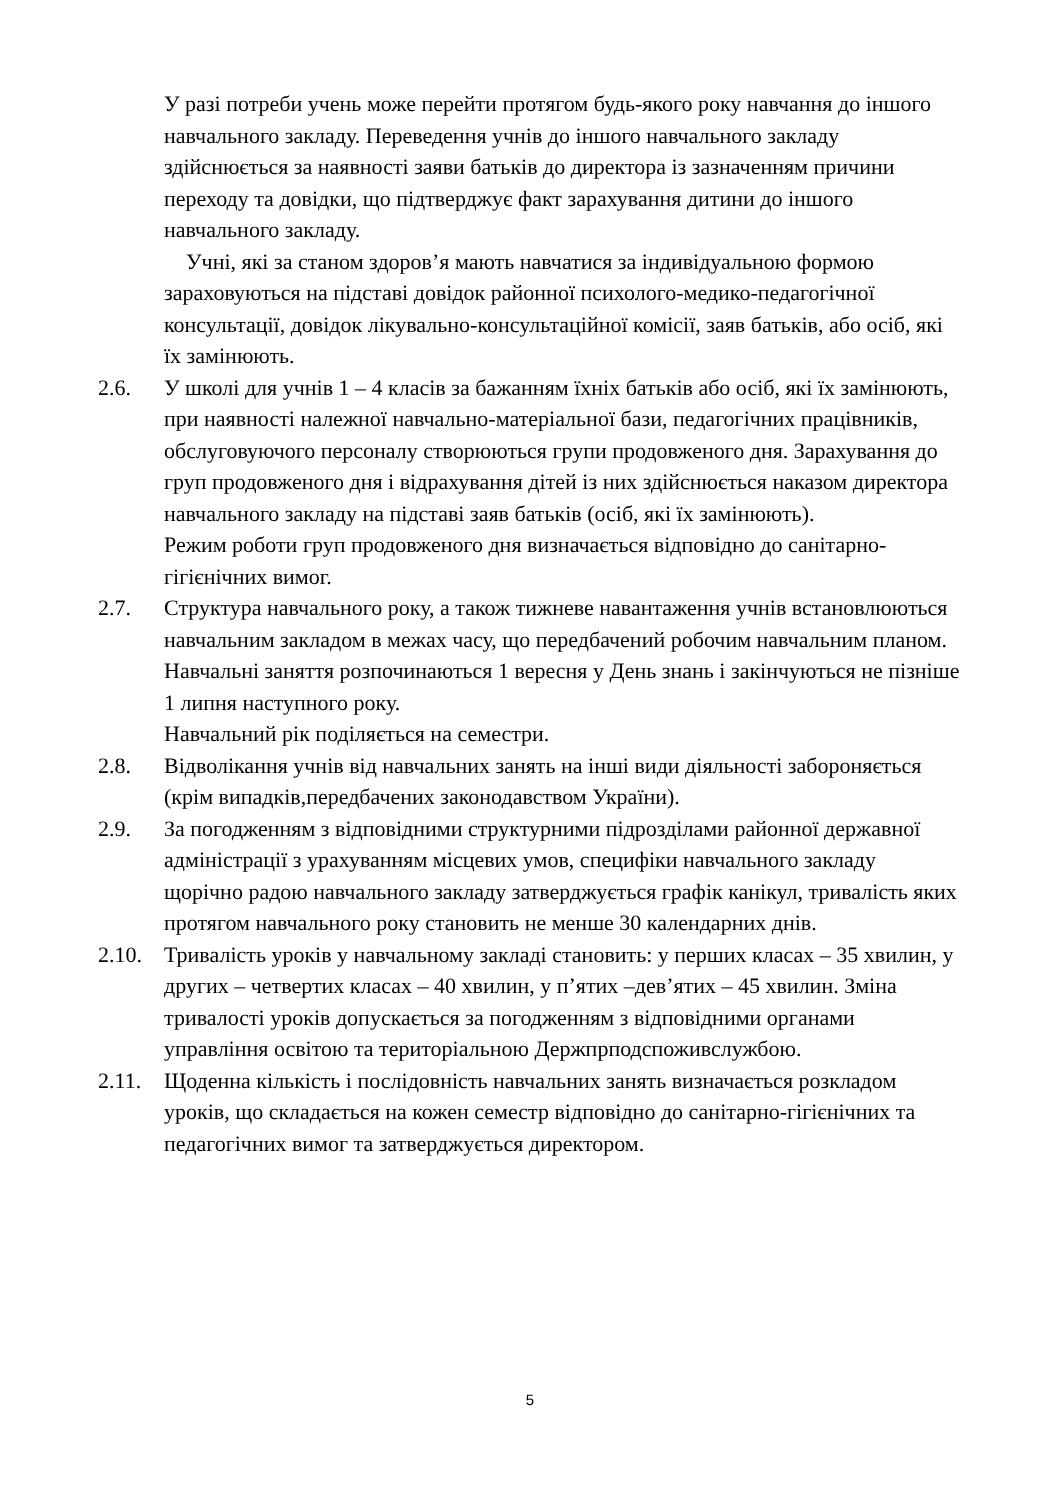У разі потреби учень може перейти протягом будь-якого року навчання до іншого навчального закладу. Переведення учнів до іншого навчального закладу здійснюється за наявності заяви батьків до директора із зазначенням причини переходу та довідки, що підтверджує факт зарахування дитини до іншого навчального закладу.
Учні, які за станом здоров’я мають навчатися за індивідуальною формою зараховуються на підставі довідок районної психолого-медико-педагогічної консультації, довідок лікувально-консультаційної комісії, заяв батьків, або осіб, які їх замінюють.
2.6. У школі для учнів 1 – 4 класів за бажанням їхніх батьків або осіб, які їх замінюють, при наявності належної навчально-матеріальної бази, педагогічних працівників, обслуговуючого персоналу створюються групи продовженого дня. Зарахування до груп продовженого дня і відрахування дітей із них здійснюється наказом директора навчального закладу на підставі заяв батьків (осіб, які їх замінюють).
Режим роботи груп продовженого дня визначається відповідно до санітарно-гігієнічних вимог.
2.7. Структура навчального року, а також тижневе навантаження учнів встановлюються навчальним закладом в межах часу, що передбачений робочим навчальним планом.
Навчальні заняття розпочинаються 1 вересня у День знань і закінчуються не пізніше 1 липня наступного року.
Навчальний рік поділяється на семестри.
2.8. Відволікання учнів від навчальних занять на інші види діяльності забороняється (крім випадків,передбачених законодавством України).
2.9. За погодженням з відповідними структурними підрозділами районної державної адміністрації з урахуванням місцевих умов, специфіки навчального закладу щорічно радою навчального закладу затверджується графік канікул, тривалість яких протягом навчального року становить не менше 30 календарних днів.
2.10. Тривалість уроків у навчальному закладі становить: у перших класах – 35 хвилин, у других – четвертих класах – 40 хвилин, у п’ятих –дев’ятих – 45 хвилин. Зміна тривалості уроків допускається за погодженням з відповідними органами управління освітою та територіальною Держпрподспоживслужбою.
2.11. Щоденна кількість і послідовність навчальних занять визначається розкладом уроків, що складається на кожен семестр відповідно до санітарно-гігієнічних та педагогічних вимог та затверджується директором.
5